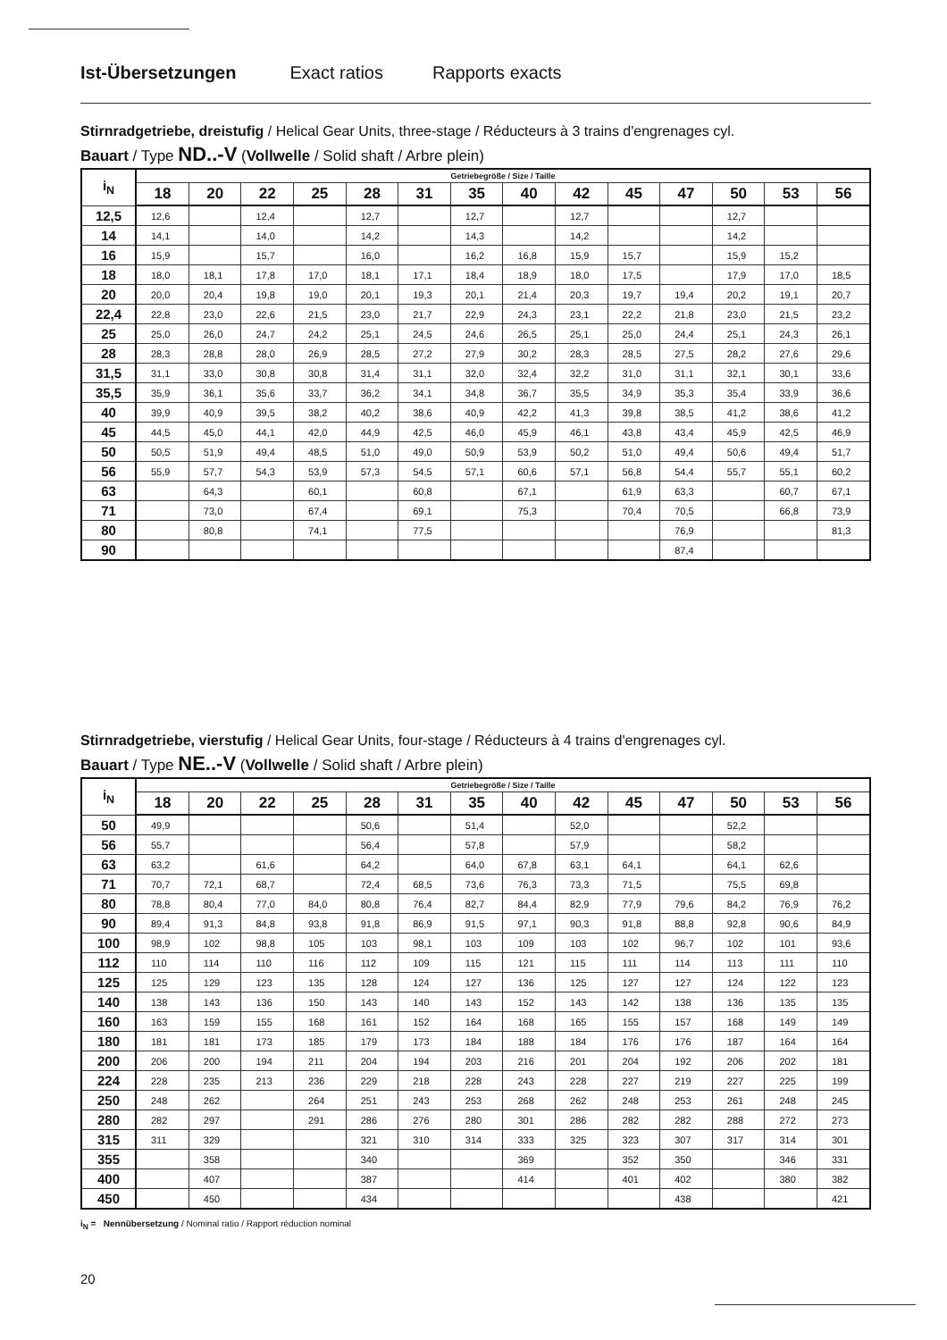Ist-Übersetzungen Exact ratios Rapports exacts
Stirnradgetriebe, dreistufig / Helical Gear Units, three-stage / Réducteurs à 3 trains d'engrenages cyl.
Bauart / Type ND..-V (Vollwelle / Solid shaft / Arbre plein)
| i<sub>N</sub> | Getriebegröße / Size / Taille | | | | | | | | | | | | | |
| | 18 | 20 | 22 | 25 | 28 | 31 | 35 | 40 | 42 | 45 | 47 | 50 | 53 | 56 |
| 12,5 | 12,6 | | 12,4 | | 12,7 | | 12,7 | | 12,7 | | | 12,7 | | |
| 14 | 14,1 | | 14,0 | | 14,2 | | 14,3 | | 14,2 | | | 14,2 | | |
| 16 | 15,9 | | 15,7 | | 16,0 | | 16,2 | 16,8 | 15,9 | 15,7 | | 15,9 | 15,2 | |
| 18 | 18,0 | 18,1 | 17,8 | 17,0 | 18,1 | 17,1 | 18,4 | 18,9 | 18,0 | 17,5 | | 17,9 | 17,0 | 18,5 |
| 20 | 20,0 | 20,4 | 19,8 | 19,0 | 20,1 | 19,3 | 20,1 | 21,4 | 20,3 | 19,7 | 19,4 | 20,2 | 19,1 | 20,7 |
| 22,4 | 22,8 | 23,0 | 22,6 | 21,5 | 23,0 | 21,7 | 22,9 | 24,3 | 23,1 | 22,2 | 21,8 | 23,0 | 21,5 | 23,2 |
| 25 | 25,0 | 26,0 | 24,7 | 24,2 | 25,1 | 24,5 | 24,6 | 26,5 | 25,1 | 25,0 | 24,4 | 25,1 | 24,3 | 26,1 |
| 28 | 28,3 | 28,8 | 28,0 | 26,9 | 28,5 | 27,2 | 27,9 | 30,2 | 28,3 | 28,5 | 27,5 | 28,2 | 27,6 | 29,6 |
| 31,5 | 31,1 | 33,0 | 30,8 | 30,8 | 31,4 | 31,1 | 32,0 | 32,4 | 32,2 | 31,0 | 31,1 | 32,1 | 30,1 | 33,6 |
| 35,5 | 35,9 | 36,1 | 35,6 | 33,7 | 36,2 | 34,1 | 34,8 | 36,7 | 35,5 | 34,9 | 35,3 | 35,4 | 33,9 | 36,6 |
| 40 | 39,9 | 40,9 | 39,5 | 38,2 | 40,2 | 38,6 | 40,9 | 42,2 | 41,3 | 39,8 | 38,5 | 41,2 | 38,6 | 41,2 |
| 45 | 44,5 | 45,0 | 44,1 | 42,0 | 44,9 | 42,5 | 46,0 | 45,9 | 46,1 | 43,8 | 43,4 | 45,9 | 42,5 | 46,9 |
| 50 | 50,5 | 51,9 | 49,4 | 48,5 | 51,0 | 49,0 | 50,9 | 53,9 | 50,2 | 51,0 | 49,4 | 50,6 | 49,4 | 51,7 |
| 56 | 55,9 | 57,7 | 54,3 | 53,9 | 57,3 | 54,5 | 57,1 | 60,6 | 57,1 | 56,8 | 54,4 | 55,7 | 55,1 | 60,2 |
| 63 | | 64,3 | | 60,1 | | 60,8 | | 67,1 | | 61,9 | 63,3 | | 60,7 | 67,1 |
| 71 | | 73,0 | | 67,4 | | 69,1 | | 75,3 | | 70,4 | 70,5 | | 66,8 | 73,9 |
| 80 | | 80,8 | | 74,1 | | 77,5 | | | | | 76,9 | | | 81,3 |
| 90 | | | | | | | | | | | 87,4 | | | |
Stirnradgetriebe, vierstufig / Helical Gear Units, four-stage / Réducteurs à 4 trains d'engrenages cyl.
Bauart / Type NE..-V (Vollwelle / Solid shaft / Arbre plein)
| i<sub>N</sub> | Getriebegröße / Size / Taille | | | | | | | | | | | | | |
| | 18 | 20 | 22 | 25 | 28 | 31 | 35 | 40 | 42 | 45 | 47 | 50 | 53 | 56 |
| 50 | 49,9 | | | | 50,6 | | 51,4 | | 52,0 | | | 52,2 | | |
| 56 | 55,7 | | | | 56,4 | | 57,8 | | 57,9 | | | 58,2 | | |
| 63 | 63,2 | | 61,6 | | 64,2 | | 64,0 | 67,8 | 63,1 | 64,1 | | 64,1 | 62,6 | |
| 71 | 70,7 | 72,1 | 68,7 | | 72,4 | 68,5 | 73,6 | 76,3 | 73,3 | 71,5 | | 75,5 | 69,8 | |
| 80 | 78,8 | 80,4 | 77,0 | 84,0 | 80,8 | 76,4 | 82,7 | 84,4 | 82,9 | 77,9 | 79,6 | 84,2 | 76,9 | 76,2 |
| 90 | 89,4 | 91,3 | 84,8 | 93,8 | 91,8 | 86,9 | 91,5 | 97,1 | 90,3 | 91,8 | 88,8 | 92,8 | 90,6 | 84,9 |
| 100 | 98,9 | 102 | 98,8 | 105 | 103 | 98,1 | 103 | 109 | 103 | 102 | 96,7 | 102 | 101 | 93,6 |
| 112 | 110 | 114 | 110 | 116 | 112 | 109 | 115 | 121 | 115 | 111 | 114 | 113 | 111 | 110 |
| 125 | 125 | 129 | 123 | 135 | 128 | 124 | 127 | 136 | 125 | 127 | 127 | 124 | 122 | 123 |
| 140 | 138 | 143 | 136 | 150 | 143 | 140 | 143 | 152 | 143 | 142 | 138 | 136 | 135 | 135 |
| 160 | 163 | 159 | 155 | 168 | 161 | 152 | 164 | 168 | 165 | 155 | 157 | 168 | 149 | 149 |
| 180 | 181 | 181 | 173 | 185 | 179 | 173 | 184 | 188 | 184 | 176 | 176 | 187 | 164 | 164 |
| 200 | 206 | 200 | 194 | 211 | 204 | 194 | 203 | 216 | 201 | 204 | 192 | 206 | 202 | 181 |
| 224 | 228 | 235 | 213 | 236 | 229 | 218 | 228 | 243 | 228 | 227 | 219 | 227 | 225 | 199 |
| 250 | 248 | 262 | | 264 | 251 | 243 | 253 | 268 | 262 | 248 | 253 | 261 | 248 | 245 |
| 280 | 282 | 297 | | 291 | 286 | 276 | 280 | 301 | 286 | 282 | 282 | 288 | 272 | 273 |
| 315 | 311 | 329 | | | 321 | 310 | 314 | 333 | 325 | 323 | 307 | 317 | 314 | 301 |
| 355 | | 358 | | | 340 | | | 369 | | 352 | 350 | | 346 | 331 |
| 400 | | 407 | | | 387 | | | 414 | | 401 | 402 | | 380 | 382 |
| 450 | | 450 | | | 434 | | | | | | 438 | | | 421 |
i<sub>N</sub> = Nennübersetzung / Nominal ratio / Rapport réduction nominal
20